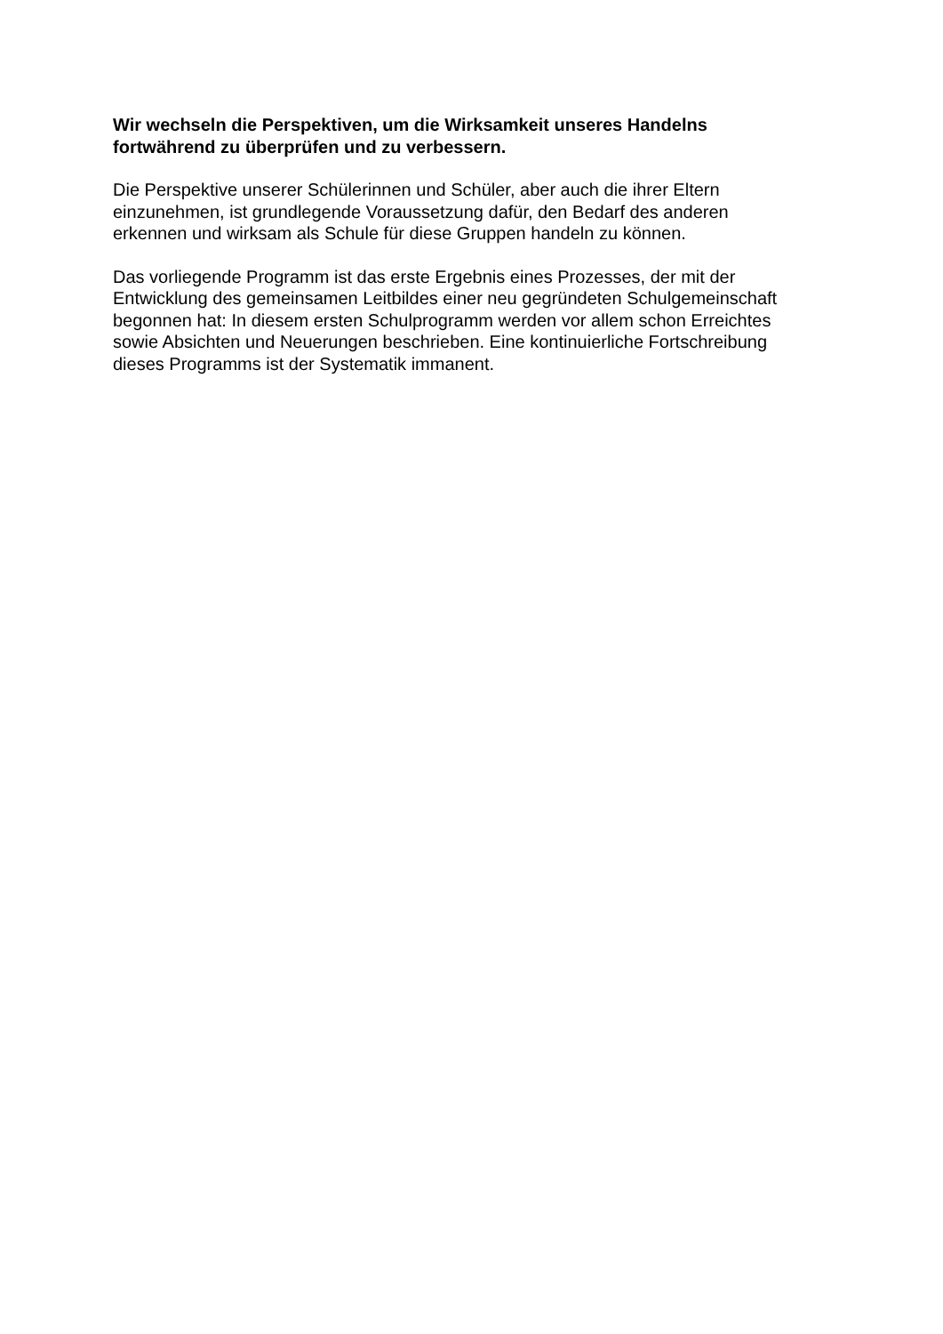Wir wechseln die Perspektiven, um die Wirksamkeit unseres Handelns
fortwährend zu überprüfen und zu verbessern.
Die Perspektive unserer Schülerinnen und Schüler, aber auch die ihrer Eltern
einzunehmen, ist grundlegende Voraussetzung dafür, den Bedarf des anderen
erkennen und wirksam als Schule für diese Gruppen handeln zu können.
Das vorliegende Programm ist das erste Ergebnis eines Prozesses, der mit der
Entwicklung des gemeinsamen Leitbildes einer neu gegründeten Schulgemeinschaft
begonnen hat: In diesem ersten Schulprogramm werden vor allem schon Erreichtes
sowie Absichten und Neuerungen beschrieben. Eine kontinuierliche Fortschreibung
dieses Programms ist der Systematik immanent.